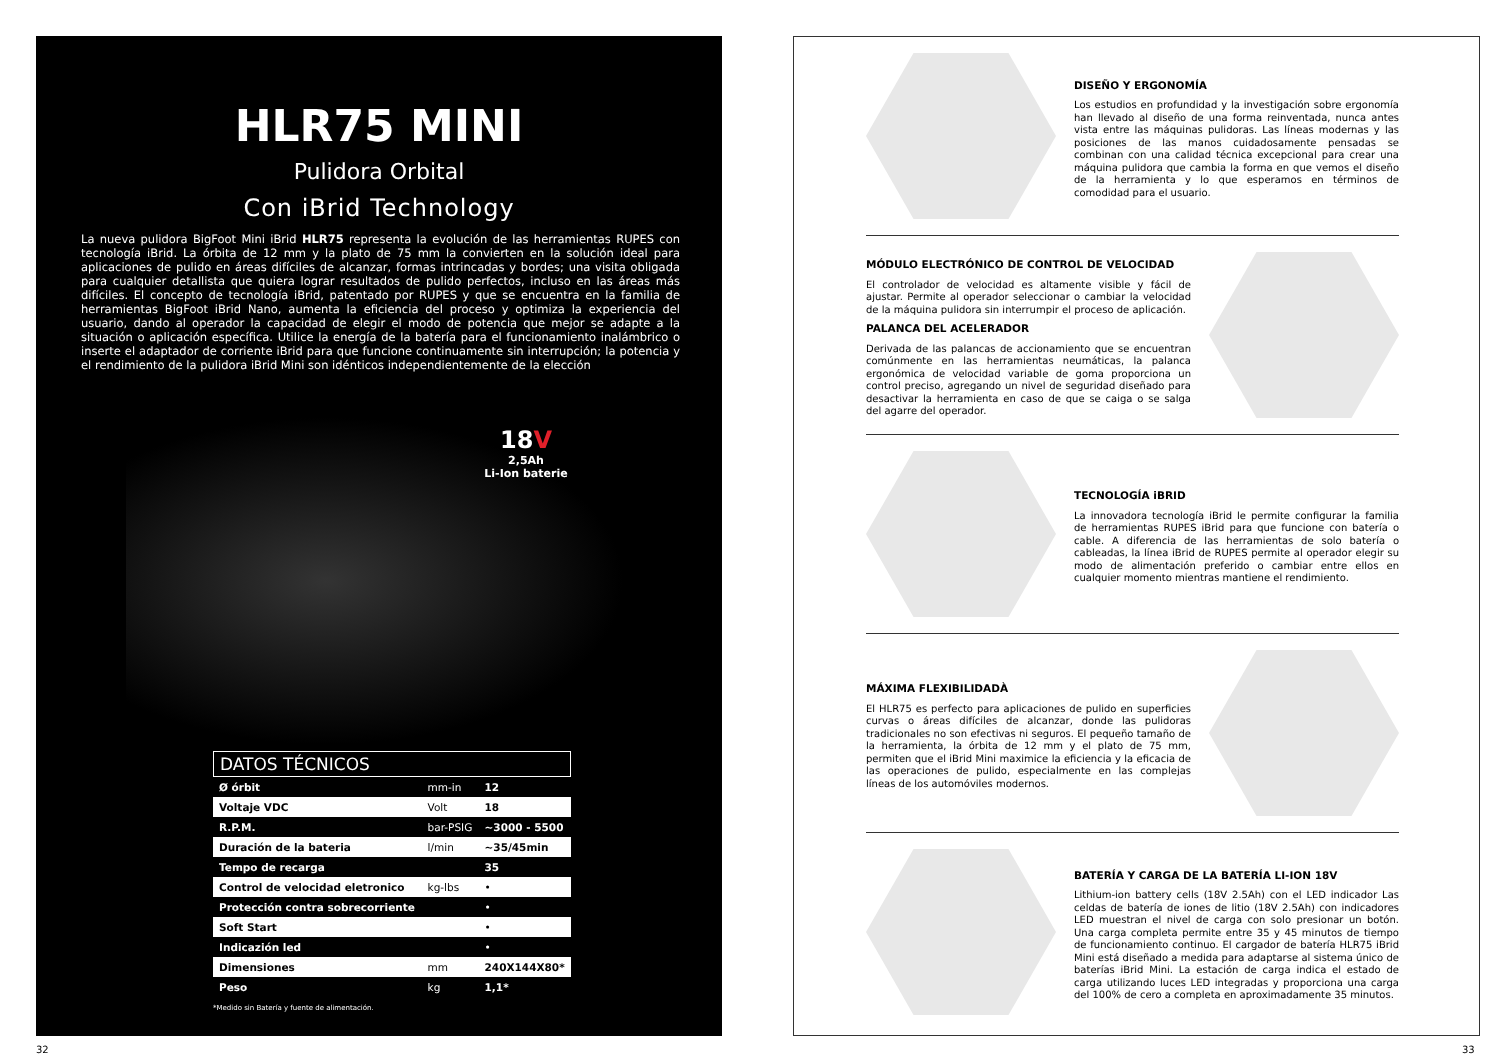HLR75 MINI
Pulidora Orbital
Con iBrid Technology
La nueva pulidora BigFoot Mini iBrid HLR75 representa la evolución de las herramientas RUPES con tecnología iBrid. La órbita de 12 mm y la plato de 75 mm la convierten en la solución ideal para aplicaciones de pulido en áreas difíciles de alcanzar, formas intrincadas y bordes; una visita obligada para cualquier detallista que quiera lograr resultados de pulido perfectos, incluso en las áreas más difíciles. El concepto de tecnología iBrid, patentado por RUPES y que se encuentra en la familia de herramientas BigFoot iBrid Nano, aumenta la eficiencia del proceso y optimiza la experiencia del usuario, dando al operador la capacidad de elegir el modo de potencia que mejor se adapte a la situación o aplicación específica. Utilice la energía de la batería para el funcionamiento inalámbrico o inserte el adaptador de corriente iBrid para que funcione continuamente sin interrupción; la potencia y el rendimiento de la pulidora iBrid Mini son idénticos independientemente de la elección
18V
2,5Ah
Li-Ion baterie
DATOS TÉCNICOS
| Ø órbit | mm-in | 12 |
| Voltaje VDC | Volt | 18 |
| R.P.M. | bar-PSIG | ~3000 - 5500 |
| Duración de la bateria | l/min | ~35/45min |
| Tempo de recarga | | 35 |
| Control de velocidad eletronico | kg-lbs | • |
| Protección contra sobrecorriente | | • |
| Soft Start | | • |
| Indicazión led | | • |
| Dimensiones | mm | 240X144X80* |
| Peso | kg | 1,1* |
*Medido sin Batería y fuente de alimentación.
32
DISEÑO Y ERGONOMÍA
Los estudios en profundidad y la investigación sobre ergonomía han llevado al diseño de una forma reinventada, nunca antes vista entre las máquinas pulidoras. Las líneas modernas y las posiciones de las manos cuidadosamente pensadas se combinan con una calidad técnica excepcional para crear una máquina pulidora que cambia la forma en que vemos el diseño de la herramienta y lo que esperamos en términos de comodidad para el usuario.
MÓDULO ELECTRÓNICO DE CONTROL DE VELOCIDAD
El controlador de velocidad es altamente visible y fácil de ajustar. Permite al operador seleccionar o cambiar la velocidad de la máquina pulidora sin interrumpir el proceso de aplicación.
PALANCA DEL ACELERADOR
Derivada de las palancas de accionamiento que se encuentran comúnmente en las herramientas neumáticas, la palanca ergonómica de velocidad variable de goma proporciona un control preciso, agregando un nivel de seguridad diseñado para desactivar la herramienta en caso de que se caiga o se salga del agarre del operador.
TECNOLOGÍA iBRID
La innovadora tecnología iBrid le permite configurar la familia de herramientas RUPES iBrid para que funcione con batería o cable. A diferencia de las herramientas de solo batería o cableadas, la línea iBrid de RUPES permite al operador elegir su modo de alimentación preferido o cambiar entre ellos en cualquier momento mientras mantiene el rendimiento.
MÁXIMA FLEXIBILIDADÀ
El HLR75 es perfecto para aplicaciones de pulido en superficies curvas o áreas difíciles de alcanzar, donde las pulidoras tradicionales no son efectivas ni seguros. El pequeño tamaño de la herramienta, la órbita de 12 mm y el plato de 75 mm, permiten que el iBrid Mini maximice la eficiencia y la eficacia de las operaciones de pulido, especialmente en las complejas líneas de los automóviles modernos.
BATERÍA Y CARGA DE LA BATERÍA LI-ION 18V
Lithium-ion battery cells (18V 2.5Ah) con el LED indicador Las celdas de batería de iones de litio (18V 2.5Ah) con indicadores LED muestran el nivel de carga con solo presionar un botón. Una carga completa permite entre 35 y 45 minutos de tiempo de funcionamiento continuo. El cargador de batería HLR75 iBrid Mini está diseñado a medida para adaptarse al sistema único de baterías iBrid Mini. La estación de carga indica el estado de carga utilizando luces LED integradas y proporciona una carga del 100% de cero a completa en aproximadamente 35 minutos.
33